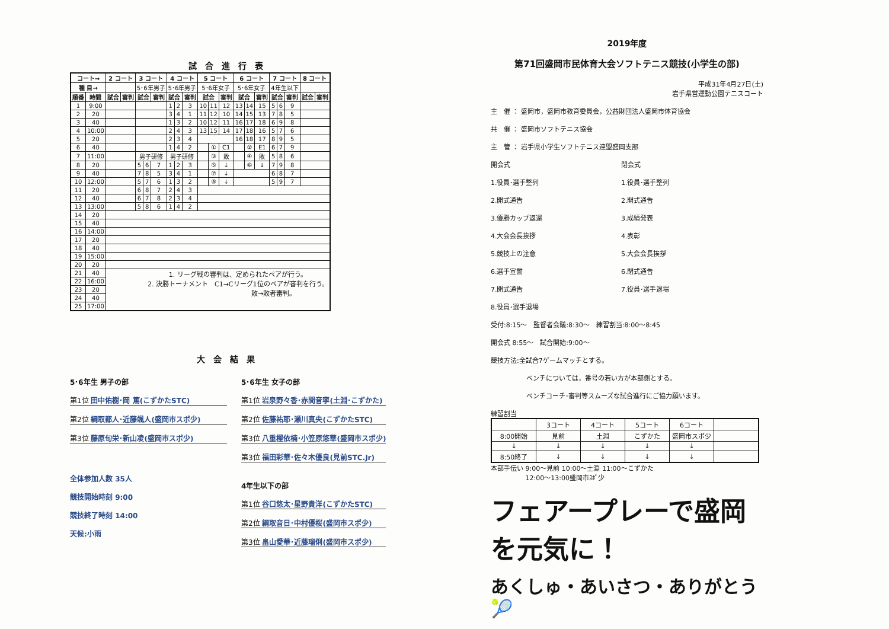試合進行表
| コート→ | | 2 コート | | 3 コート | | | 4 コート | | | 5 コート | | | 6 コート | | | 7 コート | | | 8 コート | |
| --- | --- | --- | --- | --- | --- | --- | --- | --- | --- | --- | --- | --- | --- | --- | --- | --- | --- | --- | --- | --- |
| 種 目→ | | | | 5･6年男子 | | | 5･6年男子 | | | 5･6年女子 | | | 5･6年女子 | | | 4年生以下 | | | | |
| 順番 | 時間 | 試合 | 審判 | 試合 | | 審判 | 試合 | | 審判 | 試合 | | 審判 | 試合 | | 審判 | 試合 | | 審判 | 試合 | 審判 |
| 1 | 9:00 | | | | | | 1 | 2 | 3 | 10 | 11 | 12 | 13 | 14 | 15 | 5 | 6 | 9 | | |
| 2 | 20 | | | | | | 3 | 4 | 1 | 11 | 12 | 10 | 14 | 15 | 13 | 7 | 8 | 5 | | |
| 3 | 40 | | | | | | 1 | 3 | 2 | 10 | 12 | 11 | 16 | 17 | 18 | 6 | 9 | 8 | | |
| 4 | 10:00 | | | | | | 2 | 4 | 3 | 13 | 15 | 14 | 17 | 18 | 16 | 5 | 7 | 6 | | |
| 5 | 20 | | | | | | 2 | 3 | 4 | | | | 16 | 18 | 17 | 8 | 9 | 5 | | |
| 6 | 40 | | | | | | 1 | 4 | 2 | | ① | C1 | | ② | E1 | 6 | 7 | 9 | | |
| 7 | 11:00 | | | 男子研修 | | | 男子研修 | | | | ③ | 敗 | | ④ | 敗 | 5 | 8 | 6 | | |
| 8 | 20 | | | 5 | 6 | 7 | 1 | 2 | 3 | | ⑤ | ↓ | | ⑥ | ↓ | 7 | 9 | 8 | | |
| 9 | 40 | | | 7 | 8 | 5 | 3 | 4 | 1 | | ⑦ | ↓ | | | | 6 | 8 | 7 | | |
| 10 | 12:00 | | | 5 | 7 | 6 | 1 | 3 | 2 | | ⑧ | ↓ | | | | 5 | 9 | 7 | | |
| 11 | 20 | | | 6 | 8 | 7 | 2 | 4 | 3 | | | | | | | | | | | |
| 12 | 40 | | | 6 | 7 | 8 | 2 | 3 | 4 | | | | | | | | | | | |
| 13 | 13:00 | | | 5 | 8 | 6 | 1 | 4 | 2 | | | | | | | | | | | |
| 14 | 20 | | | | | | | | | | | | | | | | | | | |
| 15 | 40 | | | | | | | | | | | | | | | | | | | |
| 16 | 14:00 | | | | | | | | | | | | | | | | | | | |
| 17 | 20 | | | | | | | | | | | | | | | | | | | |
| 18 | 40 | | | | | | | | | | | | | | | | | | | |
| 19 | 15:00 | | | | | | | | | | | | | | | | | | | |
| 20 | 20 | | | | | | | | | | | | | | | | | | | |
| 21 | 40 | 1. リーグ戦の審判は、定められたペアが行う。 2. 決勝トーナメント C1→Cリーグ1位のペアが審判を行う。 敗→敗者審判。 | | | | | | | | | | | | | | | | | | |
| 22 | 16:00 | | | | | | | | | | | | | | | | | | | |
| 23 | 20 | | | | | | | | | | | | | | | | | | | |
| 24 | 40 | | | | | | | | | | | | | | | | | | | |
| 25 | 17:00 | | | | | | | | | | | | | | | | | | | |
大会結果
5･6年生 男子の部
第1位 田中佑樹･岡 篤(こずかたSTC)
第2位 綱取都人･近藤颯人(盛岡市スポ少)
第3位 藤原旬栄･新山凌(盛岡市スポ少)
全体参加人数 35人
競技開始時刻 9:00
競技終了時刻 14:00
天候:小雨
5･6年生 女子の部
第1位 岩泉野々香･赤間音寧(土淵･こずかた)
第2位 佐藤祐耶･瀬川真央(こずかたSTC)
第3位 八重樫依楠･小笠原悠華(盛岡市スポ少)
第3位 福田彩華･佐々木優良(見前STC.Jr)
4年生以下の部
第1位 谷口悠太･星野貴洋(こずかたSTC)
第2位 綱取音日･中村優桜(盛岡市スポ少)
第3位 畠山愛華･近藤瑠俐(盛岡市スポ少)
2019年度
第71回盛岡市民体育大会ソフトテニス競技(小学生の部)
平成31年4月27日(土)
岩手県営運動公園テニスコート
主　催 ： 盛岡市，盛岡市教育委員会，公益財団法人盛岡市体育協会
共　催 ： 盛岡市ソフトテニス協会
主　管 ： 岩手県小学生ソフトテニス連盟盛岡支部
開会式
1.役員･選手整列
2.開式通告
3.優勝カップ返還
4.大会会長挨拶
5.競技上の注意
6.選手宣誓
7.閉式通告
8.役員･選手退場
閉会式
1.役員･選手整列
2.開式通告
3.成績発表
4.表彰
5.大会会長挨拶
6.閉式通告
7.役員･選手退場
受付:8:15～　監督者会議:8:30～　練習割当:8:00～8:45
開会式 8:55～　試合開始:9:00～
競技方法:全試合7ゲームマッチとする。
ベンチについては，番号の若い方が本部側とする。
ベンチコーチ･審判等スムーズな試合進行にご協力願います。
練習割当
| | 3コート | 4コート | 5コート | 6コート | |
| 8:00開始 | 見前 | 土淵 | こずかた | 盛岡市スポ少 | |
| ↓ | ↓ | ↓ | ↓ | ↓ | |
| 8:50終了 | ↓ | ↓ | ↓ | ↓ | |
本部手伝い 9:00～見前 10:00～土淵 11:00～こずかた
　　　　　 12:00～13:00盛岡市ｽﾎﾟ少
フェアープレーで盛岡を元気に！
あくしゅ・あいさつ・ありがとう 🎾